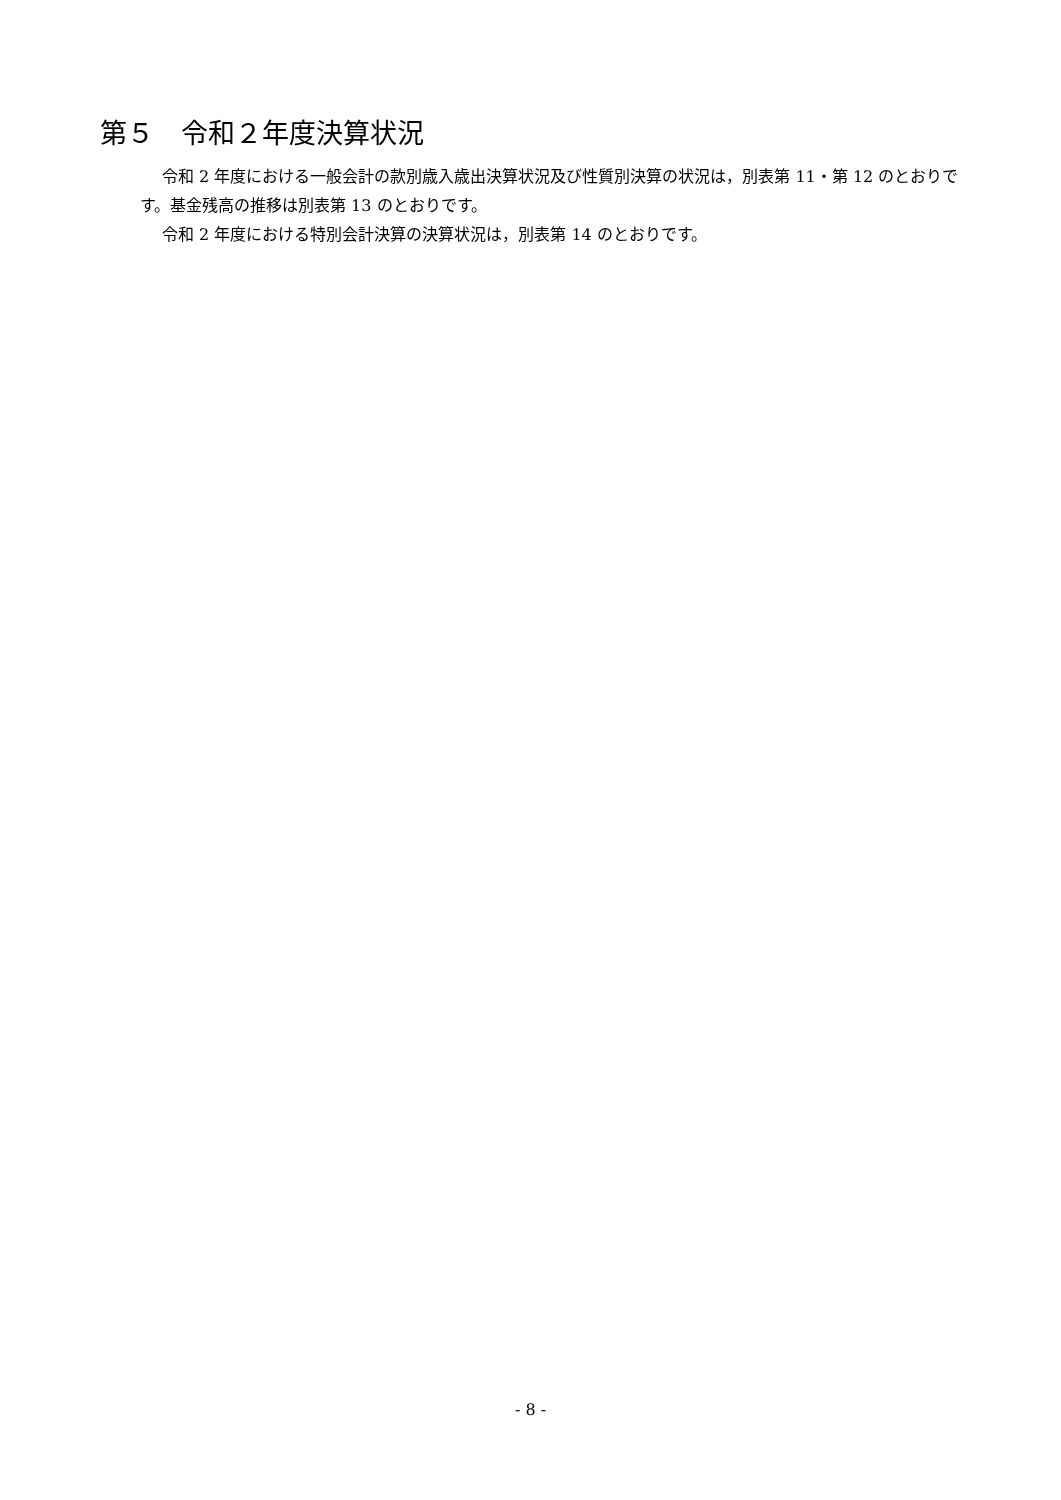第５　令和２年度決算状況
令和 2 年度における一般会計の款別歳入歳出決算状況及び性質別決算の状況は，別表第 11・第 12 のとおりです。基金残高の推移は別表第 13 のとおりです。
令和 2 年度における特別会計決算の決算状況は，別表第 14 のとおりです。
- 8 -